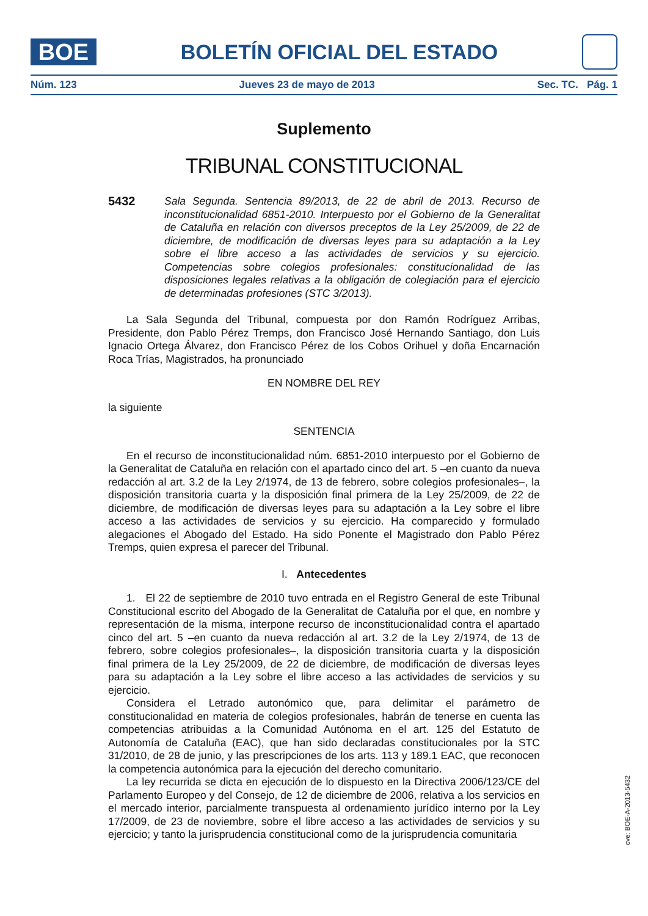BOE
BOLETÍN OFICIAL DEL ESTADO
Núm. 123 Jueves 23 de mayo de 2013 Sec. TC. Pág. 1
Suplemento
TRIBUNAL CONSTITUCIONAL
5432 Sala Segunda. Sentencia 89/2013, de 22 de abril de 2013. Recurso de inconstitucionalidad 6851-2010. Interpuesto por el Gobierno de la Generalitat de Cataluña en relación con diversos preceptos de la Ley 25/2009, de 22 de diciembre, de modificación de diversas leyes para su adaptación a la Ley sobre el libre acceso a las actividades de servicios y su ejercicio. Competencias sobre colegios profesionales: constitucionalidad de las disposiciones legales relativas a la obligación de colegiación para el ejercicio de determinadas profesiones (STC 3/2013).
La Sala Segunda del Tribunal, compuesta por don Ramón Rodríguez Arribas, Presidente, don Pablo Pérez Tremps, don Francisco José Hernando Santiago, don Luis Ignacio Ortega Álvarez, don Francisco Pérez de los Cobos Orihuel y doña Encarnación Roca Trías, Magistrados, ha pronunciado
EN NOMBRE DEL REY
la siguiente
SENTENCIA
En el recurso de inconstitucionalidad núm. 6851-2010 interpuesto por el Gobierno de la Generalitat de Cataluña en relación con el apartado cinco del art. 5 –en cuanto da nueva redacción al art. 3.2 de la Ley 2/1974, de 13 de febrero, sobre colegios profesionales–, la disposición transitoria cuarta y la disposición final primera de la Ley 25/2009, de 22 de diciembre, de modificación de diversas leyes para su adaptación a la Ley sobre el libre acceso a las actividades de servicios y su ejercicio. Ha comparecido y formulado alegaciones el Abogado del Estado. Ha sido Ponente el Magistrado don Pablo Pérez Tremps, quien expresa el parecer del Tribunal.
I. Antecedentes
1. El 22 de septiembre de 2010 tuvo entrada en el Registro General de este Tribunal Constitucional escrito del Abogado de la Generalitat de Cataluña por el que, en nombre y representación de la misma, interpone recurso de inconstitucionalidad contra el apartado cinco del art. 5 –en cuanto da nueva redacción al art. 3.2 de la Ley 2/1974, de 13 de febrero, sobre colegios profesionales–, la disposición transitoria cuarta y la disposición final primera de la Ley 25/2009, de 22 de diciembre, de modificación de diversas leyes para su adaptación a la Ley sobre el libre acceso a las actividades de servicios y su ejercicio.
Considera el Letrado autonómico que, para delimitar el parámetro de constitucionalidad en materia de colegios profesionales, habrán de tenerse en cuenta las competencias atribuidas a la Comunidad Autónoma en el art. 125 del Estatuto de Autonomía de Cataluña (EAC), que han sido declaradas constitucionales por la STC 31/2010, de 28 de junio, y las prescripciones de los arts. 113 y 189.1 EAC, que reconocen la competencia autonómica para la ejecución del derecho comunitario.
La ley recurrida se dicta en ejecución de lo dispuesto en la Directiva 2006/123/CE del Parlamento Europeo y del Consejo, de 12 de diciembre de 2006, relativa a los servicios en el mercado interior, parcialmente transpuesta al ordenamiento jurídico interno por la Ley 17/2009, de 23 de noviembre, sobre el libre acceso a las actividades de servicios y su ejercicio; y tanto la jurisprudencia constitucional como de la jurisprudencia comunitaria
cve: BOE-A-2013-5432